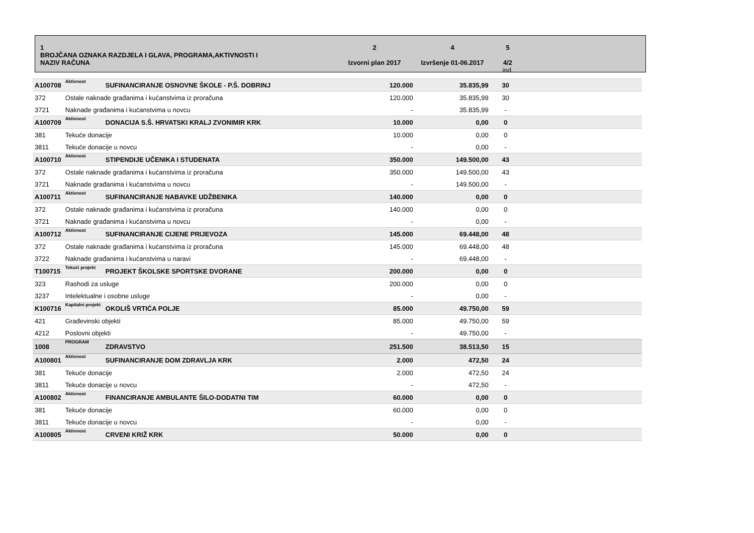1
BROJČANA OZNAKA RAZDJELA I GLAVA, PROGRAMA,AKTIVNOSTI I
NAZIV RAČUNA
2
Izvorni plan 2017
4
Izvršenje 01-06.2017
5
4/2
ind.
| A100708 | Aktivnost | SUFINANCIRANJE OSNOVNE ŠKOLE - P.Š. DOBRINJ | 120.000 | 35.835,99 | 30 | |
| 372 | Ostale naknade građanima i kućanstvima iz proračuna | | 120.000 | 35.835,99 | 30 | |
| 3721 | Naknade građanima i kućanstvima u novcu | | - | 35.835,99 | - | |
| A100709 | Aktivnost | DONACIJA S.Š. HRVATSKI KRALJ ZVONIMIR KRK | 10.000 | 0,00 | 0 | |
| 381 | Tekuće donacije | | 10.000 | 0,00 | 0 | |
| 3811 | Tekuće donacije u novcu | | - | 0,00 | - | |
| A100710 | Aktivnost | STIPENDIJE UČENIKA I STUDENATA | 350.000 | 149.500,00 | 43 | |
| 372 | Ostale naknade građanima i kućanstvima iz proračuna | | 350.000 | 149.500,00 | 43 | |
| 3721 | Naknade građanima i kućanstvima u novcu | | - | 149.500,00 | - | |
| A100711 | Aktivnost | SUFINANCIRANJE NABAVKE UDŽBENIKA | 140.000 | 0,00 | 0 | |
| 372 | Ostale naknade građanima i kućanstvima iz proračuna | | 140.000 | 0,00 | 0 | |
| 3721 | Naknade građanima i kućanstvima u novcu | | - | 0,00 | - | |
| A100712 | Aktivnost | SUFINANCIRANJE CIJENE PRIJEVOZA | 145.000 | 69.448,00 | 48 | |
| 372 | Ostale naknade građanima i kućanstvima iz proračuna | | 145.000 | 69.448,00 | 48 | |
| 3722 | Naknade građanima i kućanstvima u naravi | | - | 69.448,00 | - | |
| T100715 | Tekući projekt | PROJEKT ŠKOLSKE SPORTSKE DVORANE | 200.000 | 0,00 | 0 | |
| 323 | Rashodi za usluge | | 200.000 | 0,00 | 0 | |
| 3237 | Intelektualne i osobne usluge | | - | 0,00 | - | |
| K100716 | Kapitalni projekt | OKOLIŠ VRTIĆA POLJE | 85.000 | 49.750,00 | 59 | |
| 421 | Građevinski objekti | | 85.000 | 49.750,00 | 59 | |
| 4212 | Poslovni objekti | | - | 49.750,00 | - | |
| 1008 | PROGRAM | ZDRAVSTVO | 251.500 | 38.513,50 | 15 | |
| A100801 | Aktivnost | SUFINANCIRANJE DOM ZDRAVLJA KRK | 2.000 | 472,50 | 24 | |
| 381 | Tekuće donacije | | 2.000 | 472,50 | 24 | |
| 3811 | Tekuće donacije u novcu | | - | 472,50 | - | |
| A100802 | Aktivnost | FINANCIRANJE AMBULANTE ŠILO-DODATNI TIM | 60.000 | 0,00 | 0 | |
| 381 | Tekuće donacije | | 60.000 | 0,00 | 0 | |
| 3811 | Tekuće donacije u novcu | | - | 0,00 | - | |
| A100805 | Aktivnost | CRVENI KRIŽ KRK | 50.000 | 0,00 | 0 | |